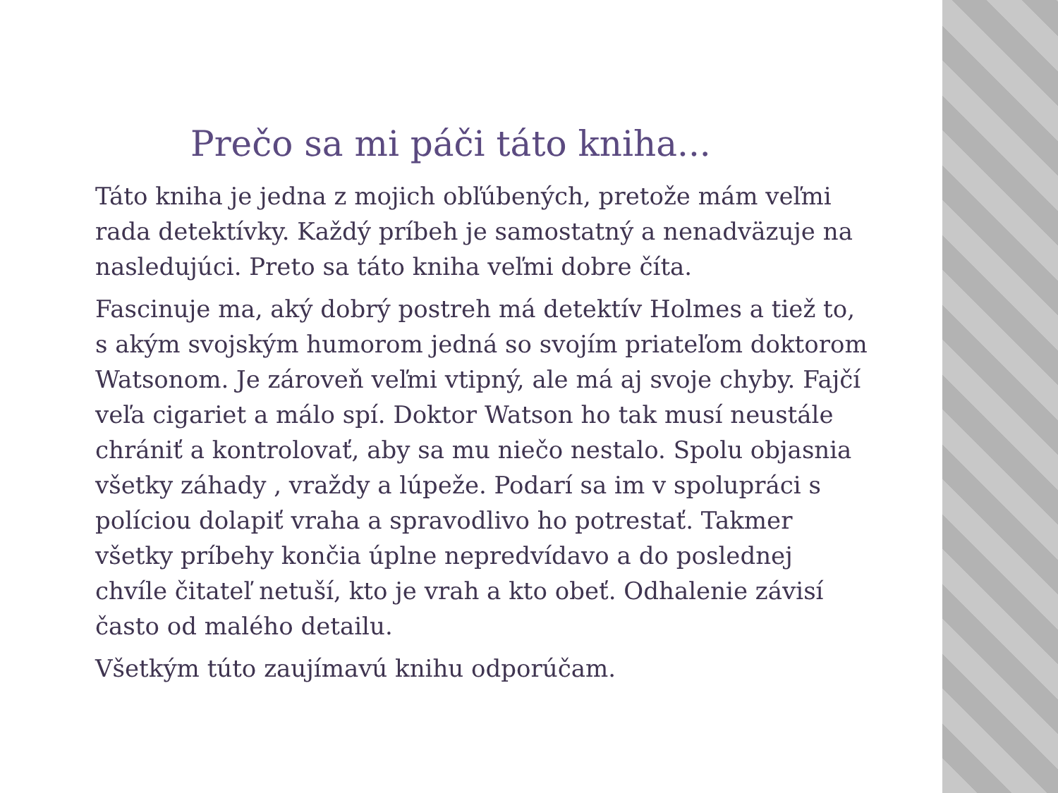Prečo sa mi páči táto kniha...
Táto kniha je jedna z mojich obľúbených, pretože mám veľmi rada detektívky. Každý príbeh je samostatný a nenadväzuje na nasledujúci. Preto sa táto kniha veľmi dobre číta.
Fascinuje ma, aký dobrý postreh má detektív Holmes a tiež to, s akým svojským humorom jedná so svojím priateľom doktorom Watsonom. Je zároveň veľmi vtipný, ale má aj svoje chyby. Fajčí veľa cigariet a málo spí. Doktor Watson ho tak musí neustále chrániť a kontrolovať, aby sa mu niečo nestalo. Spolu objasnia všetky záhady , vraždy a lúpeže. Podarí sa im v spolupráci s políciou dolapiť vraha a spravodlivo ho potrestať. Takmer všetky príbehy končia úplne nepredvídavo a do poslednej chvíle čitateľ netuší, kto je vrah a kto obeť. Odhalenie závisí často od malého detailu.
Všetkým túto zaujímavú knihu odporúčam.